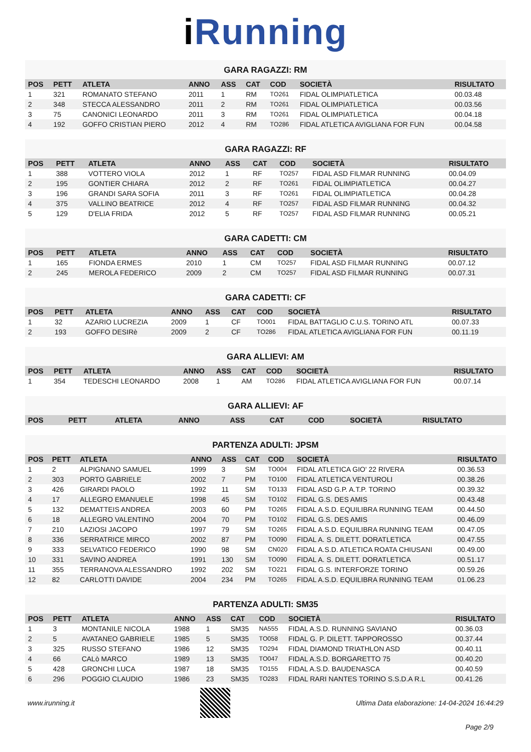i Running
GARA RAGAZZI: RM
| POS | PETT | ATLETA | ANNO | ASS | CAT | COD | SOCIETÀ | RISULTATO |
| --- | --- | --- | --- | --- | --- | --- | --- | --- |
| 1 | 321 | ROMANATO STEFANO | 2011 | 1 | RM | TO261 | FIDAL OLIMPIATLETICA | 00.03.48 |
| 2 | 348 | STECCA ALESSANDRO | 2011 | 2 | RM | TO261 | FIDAL OLIMPIATLETICA | 00.03.56 |
| 3 | 75 | CANONICI LEONARDO | 2011 | 3 | RM | TO261 | FIDAL OLIMPIATLETICA | 00.04.18 |
| 4 | 192 | GOFFO CRISTIAN PIERO | 2012 | 4 | RM | TO286 | FIDAL ATLETICA AVIGLIANA FOR FUN | 00.04.58 |
GARA RAGAZZI: RF
| POS | PETT | ATLETA | ANNO | ASS | CAT | COD | SOCIETÀ | RISULTATO |
| --- | --- | --- | --- | --- | --- | --- | --- | --- |
| 1 | 388 | VOTTERO VIOLA | 2012 | 1 | RF | TO257 | FIDAL ASD FILMAR RUNNING | 00.04.09 |
| 2 | 195 | GONTIER CHIARA | 2012 | 2 | RF | TO261 | FIDAL OLIMPIATLETICA | 00.04.27 |
| 3 | 196 | GRANDI SARA SOFIA | 2011 | 3 | RF | TO261 | FIDAL OLIMPIATLETICA | 00.04.28 |
| 4 | 375 | VALLINO BEATRICE | 2012 | 4 | RF | TO257 | FIDAL ASD FILMAR RUNNING | 00.04.32 |
| 5 | 129 | D'ELIA FRIDA | 2012 | 5 | RF | TO257 | FIDAL ASD FILMAR RUNNING | 00.05.21 |
GARA CADETTI: CM
| POS | PETT | ATLETA | ANNO | ASS | CAT | COD | SOCIETÀ | RISULTATO |
| --- | --- | --- | --- | --- | --- | --- | --- | --- |
| 1 | 165 | FIONDA ERMES | 2010 | 1 | CM | TO257 | FIDAL ASD FILMAR RUNNING | 00.07.12 |
| 2 | 245 | MEROLA FEDERICO | 2009 | 2 | CM | TO257 | FIDAL ASD FILMAR RUNNING | 00.07.31 |
GARA CADETTI: CF
| POS | PETT | ATLETA | ANNO | ASS | CAT | COD | SOCIETÀ | RISULTATO |
| --- | --- | --- | --- | --- | --- | --- | --- | --- |
| 1 | 32 | AZARIO LUCREZIA | 2009 | 1 | CF | TO001 | FIDAL BATTAGLIO C.U.S. TORINO ATL | 00.07.33 |
| 2 | 193 | GOFFO DESIRè | 2009 | 2 | CF | TO286 | FIDAL ATLETICA AVIGLIANA FOR FUN | 00.11.19 |
GARA ALLIEVI: AM
| POS | PETT | ATLETA | ANNO | ASS | CAT | COD | SOCIETÀ | RISULTATO |
| --- | --- | --- | --- | --- | --- | --- | --- | --- |
| 1 | 354 | TEDESCHI LEONARDO | 2008 | 1 | AM | TO286 | FIDAL ATLETICA AVIGLIANA FOR FUN | 00.07.14 |
GARA ALLIEVI: AF
| POS | PETT | ATLETA | ANNO | ASS | CAT | COD | SOCIETÀ | RISULTATO |
| --- | --- | --- | --- | --- | --- | --- | --- | --- |
PARTENZA ADULTI: JPSM
| POS | PETT | ATLETA | ANNO | ASS | CAT | COD | SOCIETÀ | RISULTATO |
| --- | --- | --- | --- | --- | --- | --- | --- | --- |
| 1 | 2 | ALPIGNANO SAMUEL | 1999 | 3 | SM | TO004 | FIDAL ATLETICA GIO' 22 RIVERA | 00.36.53 |
| 2 | 303 | PORTO GABRIELE | 2002 | 7 | PM | TO100 | FIDAL ATLETICA VENTUROLI | 00.38.26 |
| 3 | 426 | GIRARDI PAOLO | 1992 | 11 | SM | TO133 | FIDAL ASD G.P. A.T.P. TORINO | 00.39.32 |
| 4 | 17 | ALLEGRO EMANUELE | 1998 | 45 | SM | TO102 | FIDAL G.S. DES AMIS | 00.43.48 |
| 5 | 132 | DEMATTEIS ANDREA | 2003 | 60 | PM | TO265 | FIDAL A.S.D. EQUILIBRA RUNNING TEAM | 00.44.50 |
| 6 | 18 | ALLEGRO VALENTINO | 2004 | 70 | PM | TO102 | FIDAL G.S. DES AMIS | 00.46.09 |
| 7 | 210 | LAZIOSI JACOPO | 1997 | 79 | SM | TO265 | FIDAL A.S.D. EQUILIBRA RUNNING TEAM | 00.47.05 |
| 8 | 336 | SERRATRICE MIRCO | 2002 | 87 | PM | TO090 | FIDAL A. S. DILETT. DORATLETICA | 00.47.55 |
| 9 | 333 | SELVATICO FEDERICO | 1990 | 98 | SM | CN020 | FIDAL A.S.D. ATLETICA ROATA CHIUSANI | 00.49.00 |
| 10 | 331 | SAVINO ANDREA | 1991 | 130 | SM | TO090 | FIDAL A. S. DILETT. DORATLETICA | 00.51.17 |
| 11 | 355 | TERRANOVA ALESSANDRO | 1992 | 202 | SM | TO221 | FIDAL G.S. INTERFORZE TORINO | 00.59.26 |
| 12 | 82 | CARLOTTI DAVIDE | 2004 | 234 | PM | TO265 | FIDAL A.S.D. EQUILIBRA RUNNING TEAM | 01.06.23 |
PARTENZA ADULTI: SM35
| POS | PETT | ATLETA | ANNO | ASS | CAT | COD | SOCIETÀ | RISULTATO |
| --- | --- | --- | --- | --- | --- | --- | --- | --- |
| 1 | 3 | MONTANILE NICOLA | 1988 | 1 | SM35 | NA555 | FIDAL A.S.D. RUNNING SAVIANO | 00.36.03 |
| 2 | 5 | AVATANEO GABRIELE | 1985 | 5 | SM35 | TO058 | FIDAL G. P. DILETT. TAPPOROSSO | 00.37.44 |
| 3 | 325 | RUSSO STEFANO | 1986 | 12 | SM35 | TO294 | FIDAL DIAMOND TRIATHLON ASD | 00.40.11 |
| 4 | 66 | CALò MARCO | 1989 | 13 | SM35 | TO047 | FIDAL A.S.D. BORGARETTO 75 | 00.40.20 |
| 5 | 428 | GRONCHI LUCA | 1987 | 18 | SM35 | TO155 | FIDAL A.S.D. BAUDENASCA | 00.40.59 |
| 6 | 296 | POGGIO CLAUDIO | 1986 | 23 | SM35 | TO283 | FIDAL RARI NANTES TORINO S.S.D.A R.L | 00.41.26 |
www.irunning.it
Ultima Data elaborazione: 14-04-2024 16:44:29
Page 2/9